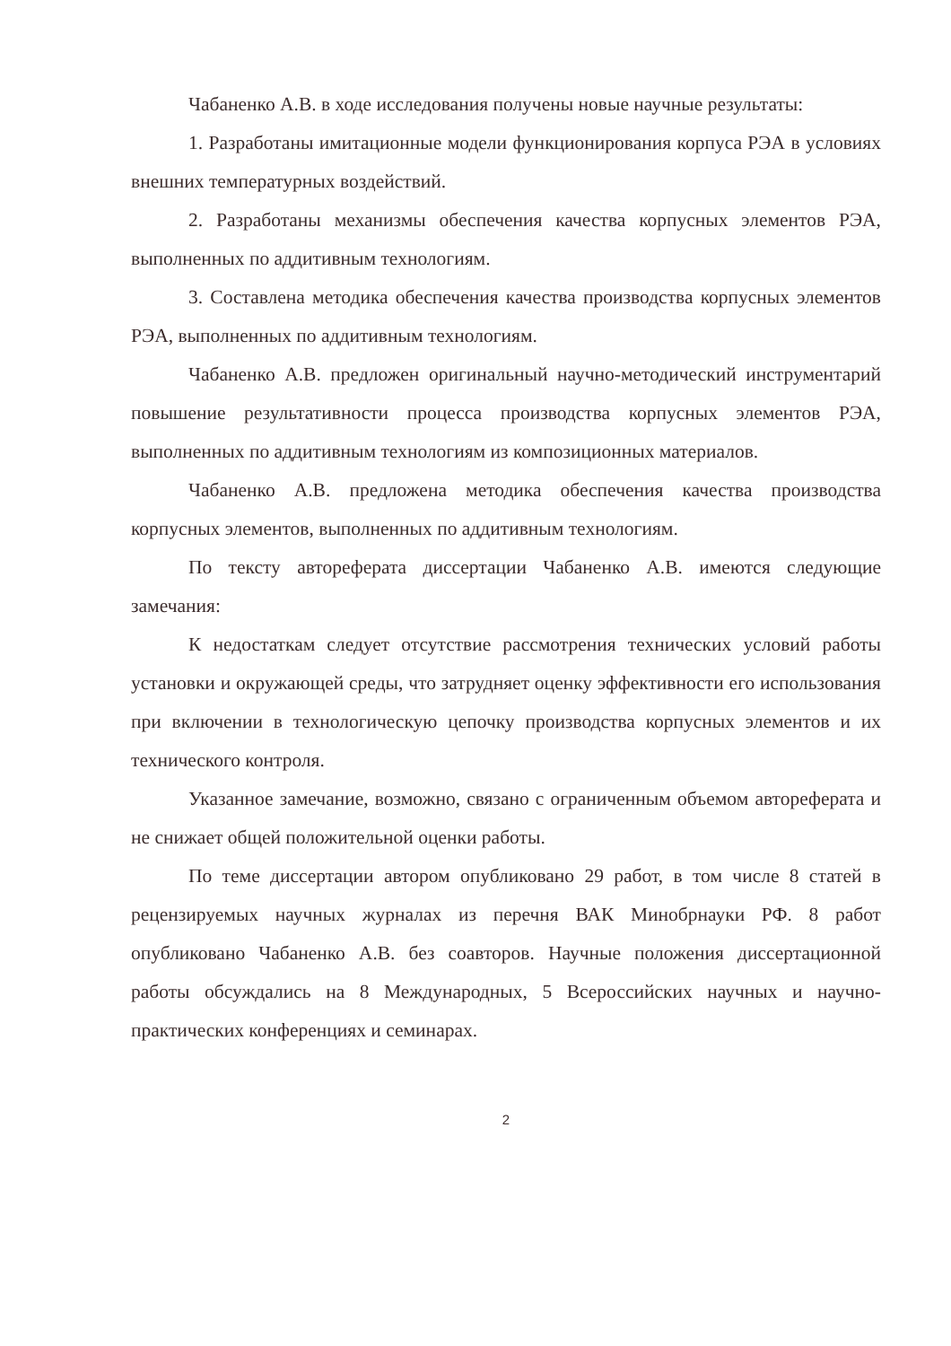Чабаненко А.В. в ходе исследования получены новые научные результаты:
1. Разработаны имитационные модели функционирования корпуса РЭА в условиях внешних температурных воздействий.
2. Разработаны механизмы обеспечения качества корпусных элементов РЭА, выполненных по аддитивным технологиям.
3. Составлена методика обеспечения качества производства корпусных элементов РЭА, выполненных по аддитивным технологиям.
Чабаненко А.В. предложен оригинальный научно-методический инструментарий повышение результативности процесса производства корпусных элементов РЭА, выполненных по аддитивным технологиям из композиционных материалов.
Чабаненко А.В. предложена методика обеспечения качества производства корпусных элементов, выполненных по аддитивным технологиям.
По тексту автореферата диссертации Чабаненко А.В. имеются следующие замечания:
К недостаткам следует отсутствие рассмотрения технических условий работы установки и окружающей среды, что затрудняет оценку эффективности его использования при включении в технологическую цепочку производства корпусных элементов и их технического контроля.
Указанное замечание, возможно, связано с ограниченным объемом автореферата и не снижает общей положительной оценки работы.
По теме диссертации автором опубликовано 29 работ, в том числе 8 статей в рецензируемых научных журналах из перечня ВАК Минобрнауки РФ. 8 работ опубликовано Чабаненко А.В. без соавторов. Научные положения диссертационной работы обсуждались на 8 Международных, 5 Всероссийских научных и научно- практических конференциях и семинарах.
2